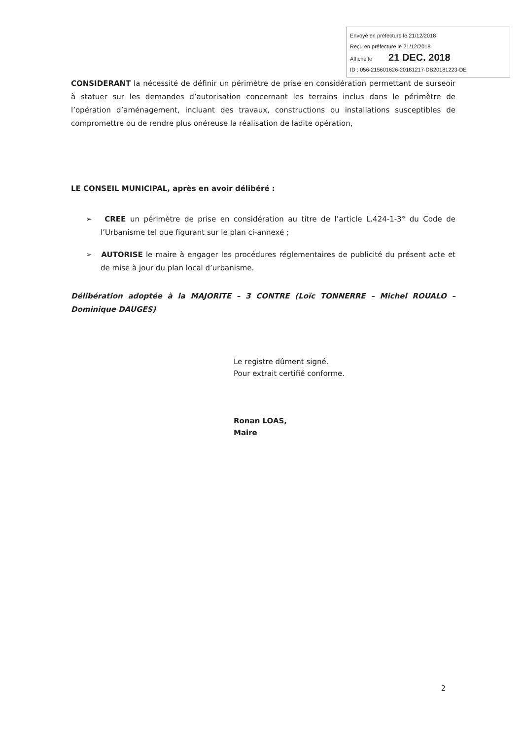Envoyé en préfecture le 21/12/2018
Reçu en préfecture le 21/12/2018
Affiché le 21 DEC. 2018
ID : 056-215601626-20181217-DB20181223-DE
CONSIDERANT la nécessité de définir un périmètre de prise en considération permettant de surseoir à statuer sur les demandes d’autorisation concernant les terrains inclus dans le périmètre de l’opération d’aménagement, incluant des travaux, constructions ou installations susceptibles de compromettre ou de rendre plus onéreuse la réalisation de ladite opération,
LE CONSEIL MUNICIPAL, après en avoir délibéré :
➢ CREE un périmètre de prise en considération au titre de l’article L.424-1-3° du Code de l’Urbanisme tel que figurant sur le plan ci-annexé ;
➢ AUTORISE le maire à engager les procédures réglementaires de publicité du présent acte et de mise à jour du plan local d’urbanisme.
Délibération adoptée à la MAJORITE – 3 CONTRE (Loïc TONNERRE – Michel ROUALO – Dominique DAUGES)
Le registre dûment signé.
Pour extrait certifié conforme.
Ronan LOAS,
Maire
2